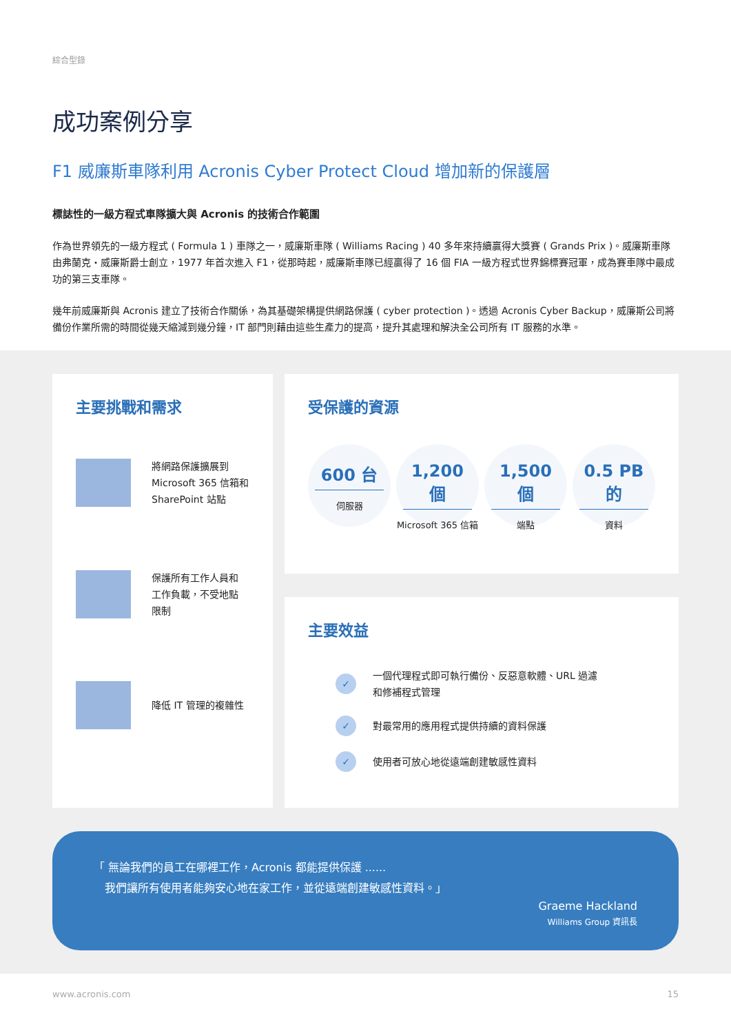綜合型錄
成功案例分享
F1 威廉斯車隊利用 Acronis Cyber Protect Cloud 增加新的保護層
標誌性的一級方程式車隊擴大與 Acronis 的技術合作範圍
作為世界領先的一級方程式 ( Formula 1 ) 車隊之一，威廉斯車隊 ( Williams Racing ) 40 多年來持續贏得大獎賽 ( Grands Prix )。威廉斯車隊由弗蘭克・威廉斯爵士創立，1977 年首次進入 F1，從那時起，威廉斯車隊已經贏得了 16 個 FIA 一級方程式世界錦標賽冠軍，成為賽車隊中最成功的第三支車隊。
幾年前威廉斯與 Acronis 建立了技術合作關係，為其基礎架構提供網路保護 ( cyber protection )。透過 Acronis Cyber Backup，威廉斯公司將備份作業所需的時間從幾天縮減到幾分鐘，IT 部門則藉由這些生產力的提高，提升其處理和解決全公司所有 IT 服務的水準。
主要挑戰和需求
將網路保護擴展到
Microsoft 365 信箱和
SharePoint 站點
保護所有工作人員和
工作負載，不受地點
限制
降低 IT 管理的複雜性
受保護的資源
600 台
伺服器
1,200 個
Microsoft 365 信箱
1,500 個
端點
0.5 PB 的
資料
主要效益
✓ 一個代理程式即可執行備份、反惡意軟體、URL 過濾
和修補程式管理
✓ 對最常用的應用程式提供持續的資料保護
✓ 使用者可放心地從遠端創建敏感性資料
「 無論我們的員工在哪裡工作，Acronis 都能提供保護 ......
　我們讓所有使用者能夠安心地在家工作，並從遠端創建敏感性資料。」
Graeme Hackland
Williams Group 資訊長
www.acronis.com 15